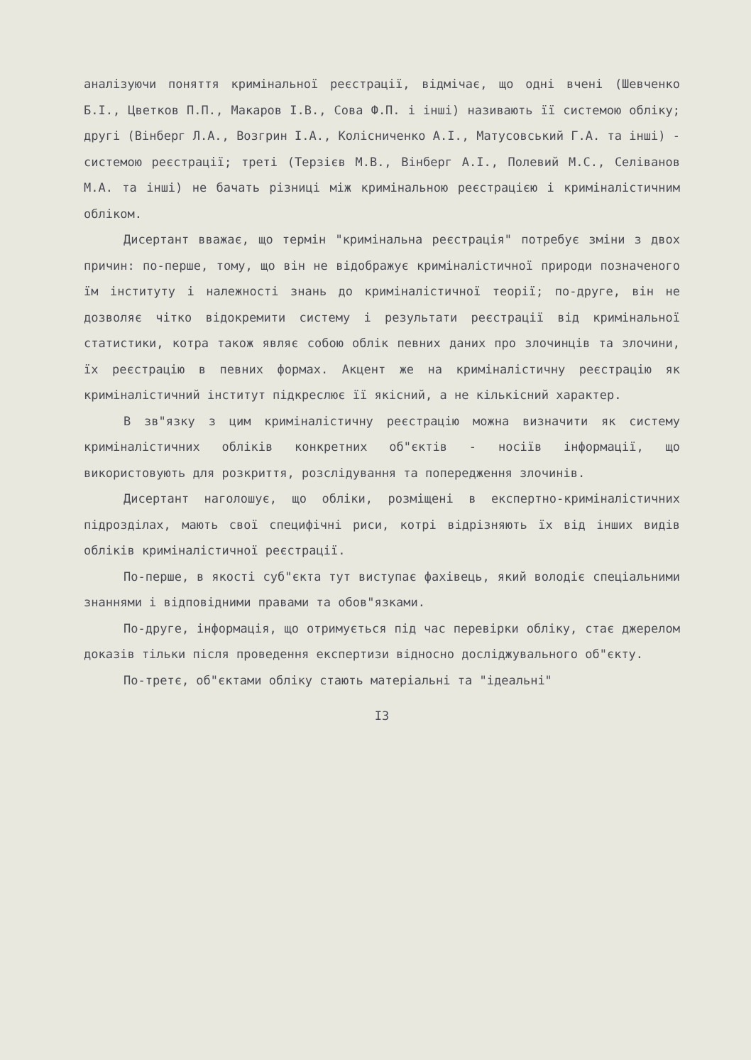аналізуючи поняття кримінальної реєстрації, відмічає, що одні вчені (Шевченко Б.І., Цветков П.П., Макаров І.В., Сова Ф.П. і інші) називають її системою обліку; другі (Вінберг Л.А., Возгрин І.А., Колісниченко А.І., Матусовський Г.А. та інші) - системою реєстрації; треті (Терзієв М.В., Вінберг А.І., Полевий М.С., Селіванов М.А. та інші) не бачать різниці між кримінальною реєстрацією і криміналістичним обліком.
Дисертант вважає, що термін "кримінальна реєстрація" потребує зміни з двох причин: по-перше, тому, що він не відображує криміналістичної природи позначеного їм інституту і належності знань до криміналістичної теорії; по-друге, він не дозволяє чітко відокремити систему і результати реєстрації від кримінальної статистики, котра також являє собою облік певних даних про злочинців та злочини, їх реєстрацію в певних формах. Акцент же на криміналістичну реєстрацію як криміналістичний інститут підкреслює її якісний, а не кількісний характер.
В зв"язку з цим криміналістичну реєстрацію можна визначити як систему криміналістичних обліків конкретних об"єктів - носіїв інформації, що використовують для розкриття, розслідування та попередження злочинів.
Дисертант наголошує, що обліки, розміщені в експертно-криміналістичних підрозділах, мають свої специфічні риси, котрі відрізняють їх від інших видів обліків криміналістичної реєстрації.
По-перше, в якості суб"єкта тут виступає фахівець, який володіє спеціальними знаннями і відповідними правами та обов"язками.
По-друге, інформація, що отримується під час перевірки обліку, стає джерелом доказів тільки після проведення експертизи відносно досліджувального об"єкту.
По-третє, об"єктами обліку стають матеріальні та "ідеальні"
I3